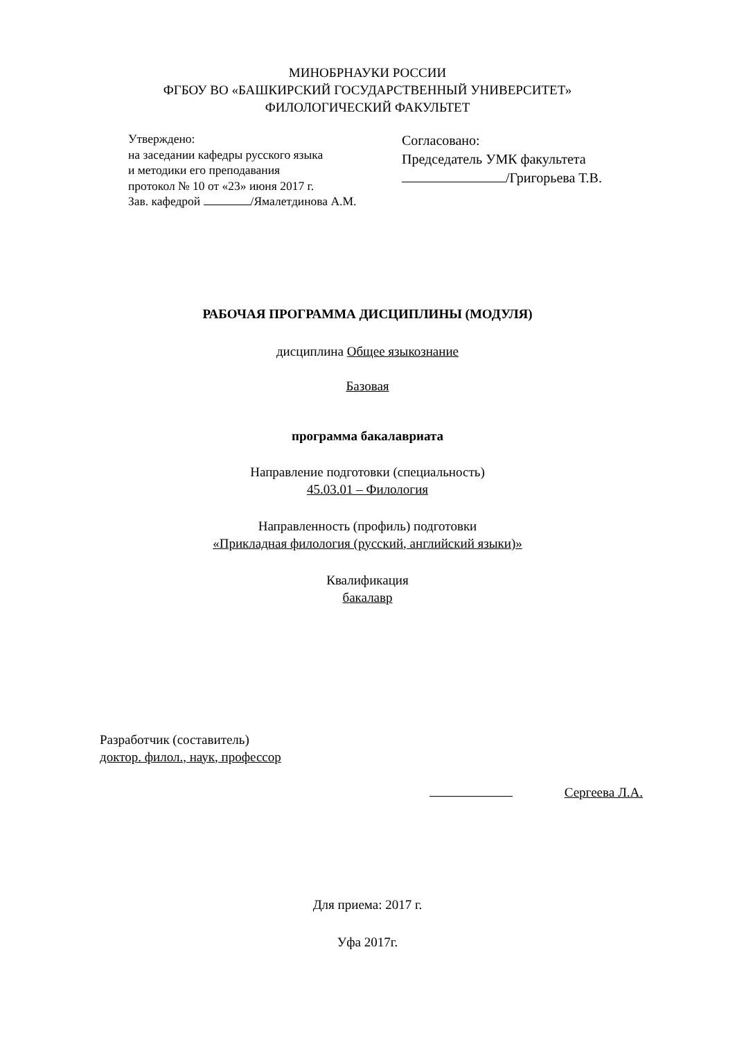МИНОБРНАУКИ РОССИИ
ФГБОУ ВО «БАШКИРСКИЙ ГОСУДАРСТВЕННЫЙ УНИВЕРСИТЕТ»
ФИЛОЛОГИЧЕСКИЙ ФАКУЛЬТЕТ
Утверждено:
на заседании кафедры русского языка
и методики его преподавания
протокол № 10 от «23» июня 2017 г.
Зав. кафедрой /Ямалетдинова А.М.
Согласовано:
Председатель УМК факультета
/Григорьева Т.В.
РАБОЧАЯ ПРОГРАММА ДИСЦИПЛИНЫ (МОДУЛЯ)
дисциплина Общее языкознание
Базовая
программа бакалавриата
Направление подготовки (специальность)
45.03.01 – Филология
Направленность (профиль) подготовки
«Прикладная филология (русский, английский языки)»
Квалификация
бакалавр
Разработчик (составитель)
доктор. филол., наук, профессор
Сергеева Л.А.
Для приема: 2017 г.
Уфа 2017г.